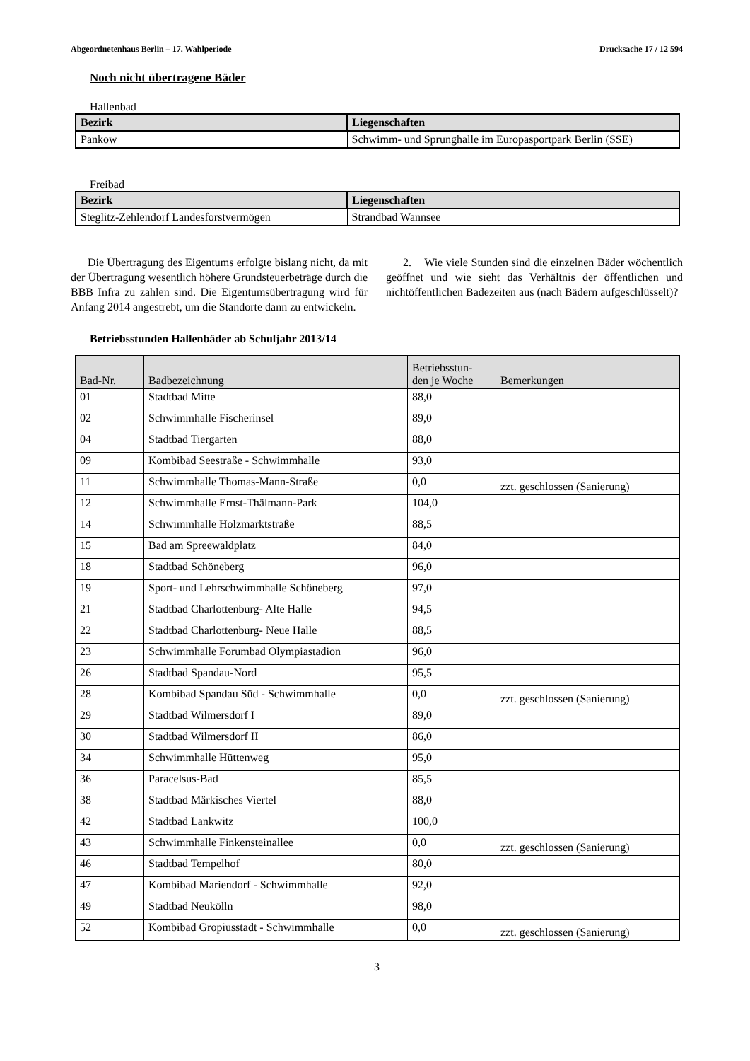Abgeordnetenhaus Berlin – 17. Wahlperiode Drucksache 17 / 12 594
Noch nicht übertragene Bäder
Hallenbad
| Bezirk | Liegenschaften |
| --- | --- |
| Pankow | Schwimm- und Sprunghalle im Europasportpark Berlin (SSE) |
Freibad
| Bezirk | Liegenschaften |
| --- | --- |
| Steglitz-Zehlendorf Landesforstvermögen | Strandbad Wannsee |
Die Übertragung des Eigentums erfolgte bislang nicht, da mit der Übertragung wesentlich höhere Grundsteuerbeträge durch die BBB Infra zu zahlen sind. Die Eigentumsübertragung wird für Anfang 2014 angestrebt, um die Standorte dann zu entwickeln.
2. Wie viele Stunden sind die einzelnen Bäder wöchentlich geöffnet und wie sieht das Verhältnis der öffentlichen und nichtöffentlichen Badezeiten aus (nach Bädern aufgeschlüsselt)?
Betriebsstunden Hallenbäder ab Schuljahr 2013/14
| Bad-Nr. | Badbezeichnung | Betriebsstun- den je Woche | Bemerkungen |
| --- | --- | --- | --- |
| 01 | Stadtbad Mitte | 88,0 | |
| 02 | Schwimmhalle Fischerinsel | 89,0 | |
| 04 | Stadtbad Tiergarten | 88,0 | |
| 09 | Kombibad Seestraße - Schwimmhalle | 93,0 | |
| 11 | Schwimmhalle Thomas-Mann-Straße | 0,0 | zzt. geschlossen (Sanierung) |
| 12 | Schwimmhalle Ernst-Thälmann-Park | 104,0 | |
| 14 | Schwimmhalle Holzmarktstraße | 88,5 | |
| 15 | Bad am Spreewaldplatz | 84,0 | |
| 18 | Stadtbad Schöneberg | 96,0 | |
| 19 | Sport- und Lehrschwimmhalle Schöneberg | 97,0 | |
| 21 | Stadtbad Charlottenburg- Alte Halle | 94,5 | |
| 22 | Stadtbad Charlottenburg- Neue Halle | 88,5 | |
| 23 | Schwimmhalle Forumbad Olympiastadion | 96,0 | |
| 26 | Stadtbad Spandau-Nord | 95,5 | |
| 28 | Kombibad Spandau Süd - Schwimmhalle | 0,0 | zzt. geschlossen (Sanierung) |
| 29 | Stadtbad Wilmersdorf I | 89,0 | |
| 30 | Stadtbad Wilmersdorf II | 86,0 | |
| 34 | Schwimmhalle Hüttenweg | 95,0 | |
| 36 | Paracelsus-Bad | 85,5 | |
| 38 | Stadtbad Märkisches Viertel | 88,0 | |
| 42 | Stadtbad Lankwitz | 100,0 | |
| 43 | Schwimmhalle Finkensteinallee | 0,0 | zzt. geschlossen (Sanierung) |
| 46 | Stadtbad Tempelhof | 80,0 | |
| 47 | Kombibad Mariendorf - Schwimmhalle | 92,0 | |
| 49 | Stadtbad Neukölln | 98,0 | |
| 52 | Kombibad Gropiusstadt - Schwimmhalle | 0,0 | zzt. geschlossen (Sanierung) |
3